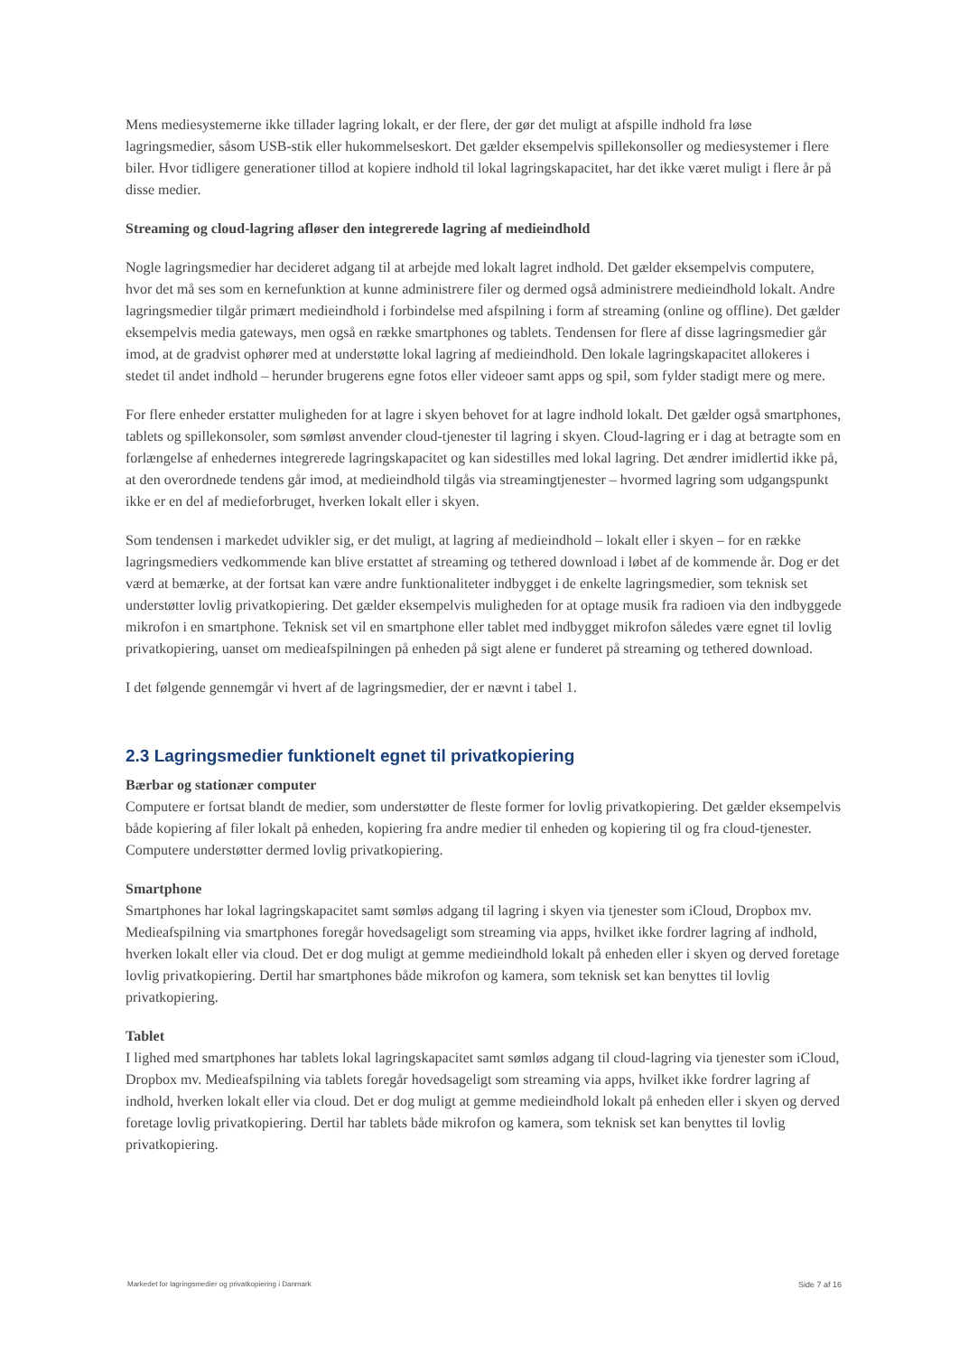Mens mediesystemerne ikke tillader lagring lokalt, er der flere, der gør det muligt at afspille indhold fra løse lagringsmedier, såsom USB-stik eller hukommelseskort. Det gælder eksempelvis spillekonsoller og mediesystemer i flere biler. Hvor tidligere generationer tillod at kopiere indhold til lokal lagringskapacitet, har det ikke været muligt i flere år på disse medier.
Streaming og cloud-lagring afløser den integrerede lagring af medieindhold
Nogle lagringsmedier har decideret adgang til at arbejde med lokalt lagret indhold. Det gælder eksempelvis computere, hvor det må ses som en kernefunktion at kunne administrere filer og dermed også administrere medieindhold lokalt. Andre lagringsmedier tilgår primært medieindhold i forbindelse med afspilning i form af streaming (online og offline). Det gælder eksempelvis media gateways, men også en række smartphones og tablets. Tendensen for flere af disse lagringsmedier går imod, at de gradvist ophører med at understøtte lokal lagring af medieindhold. Den lokale lagringskapacitet allokeres i stedet til andet indhold – herunder brugerens egne fotos eller videoer samt apps og spil, som fylder stadigt mere og mere.
For flere enheder erstatter muligheden for at lagre i skyen behovet for at lagre indhold lokalt. Det gælder også smartphones, tablets og spillekonsoler, som sømløst anvender cloud-tjenester til lagring i skyen. Cloud-lagring er i dag at betragte som en forlængelse af enhedernes integrerede lagringskapacitet og kan sidestilles med lokal lagring. Det ændrer imidlertid ikke på, at den overordnede tendens går imod, at medieindhold tilgås via streamingtjenester – hvormed lagring som udgangspunkt ikke er en del af medieforbruget, hverken lokalt eller i skyen.
Som tendensen i markedet udvikler sig, er det muligt, at lagring af medieindhold – lokalt eller i skyen – for en række lagringsmediers vedkommende kan blive erstattet af streaming og tethered download i løbet af de kommende år. Dog er det værd at bemærke, at der fortsat kan være andre funktionaliteter indbygget i de enkelte lagringsmedier, som teknisk set understøtter lovlig privatkopiering. Det gælder eksempelvis muligheden for at optage musik fra radioen via den indbyggede mikrofon i en smartphone. Teknisk set vil en smartphone eller tablet med indbygget mikrofon således være egnet til lovlig privatkopiering, uanset om medieafspilningen på enheden på sigt alene er funderet på streaming og tethered download.
I det følgende gennemgår vi hvert af de lagringsmedier, der er nævnt i tabel 1.
2.3 Lagringsmedier funktionelt egnet til privatkopiering
Bærbar og stationær computer
Computere er fortsat blandt de medier, som understøtter de fleste former for lovlig privatkopiering. Det gælder eksempelvis både kopiering af filer lokalt på enheden, kopiering fra andre medier til enheden og kopiering til og fra cloud-tjenester. Computere understøtter dermed lovlig privatkopiering.
Smartphone
Smartphones har lokal lagringskapacitet samt sømløs adgang til lagring i skyen via tjenester som iCloud, Dropbox mv. Medieafspilning via smartphones foregår hovedsageligt som streaming via apps, hvilket ikke fordrer lagring af indhold, hverken lokalt eller via cloud. Det er dog muligt at gemme medieindhold lokalt på enheden eller i skyen og derved foretage lovlig privatkopiering. Dertil har smartphones både mikrofon og kamera, som teknisk set kan benyttes til lovlig privatkopiering.
Tablet
I lighed med smartphones har tablets lokal lagringskapacitet samt sømløs adgang til cloud-lagring via tjenester som iCloud, Dropbox mv. Medieafspilning via tablets foregår hovedsageligt som streaming via apps, hvilket ikke fordrer lagring af indhold, hverken lokalt eller via cloud. Det er dog muligt at gemme medieindhold lokalt på enheden eller i skyen og derved foretage lovlig privatkopiering. Dertil har tablets både mikrofon og kamera, som teknisk set kan benyttes til lovlig privatkopiering.
Markedet for lagringsmedier og privatkopiering i Danmark Side 7 af 16